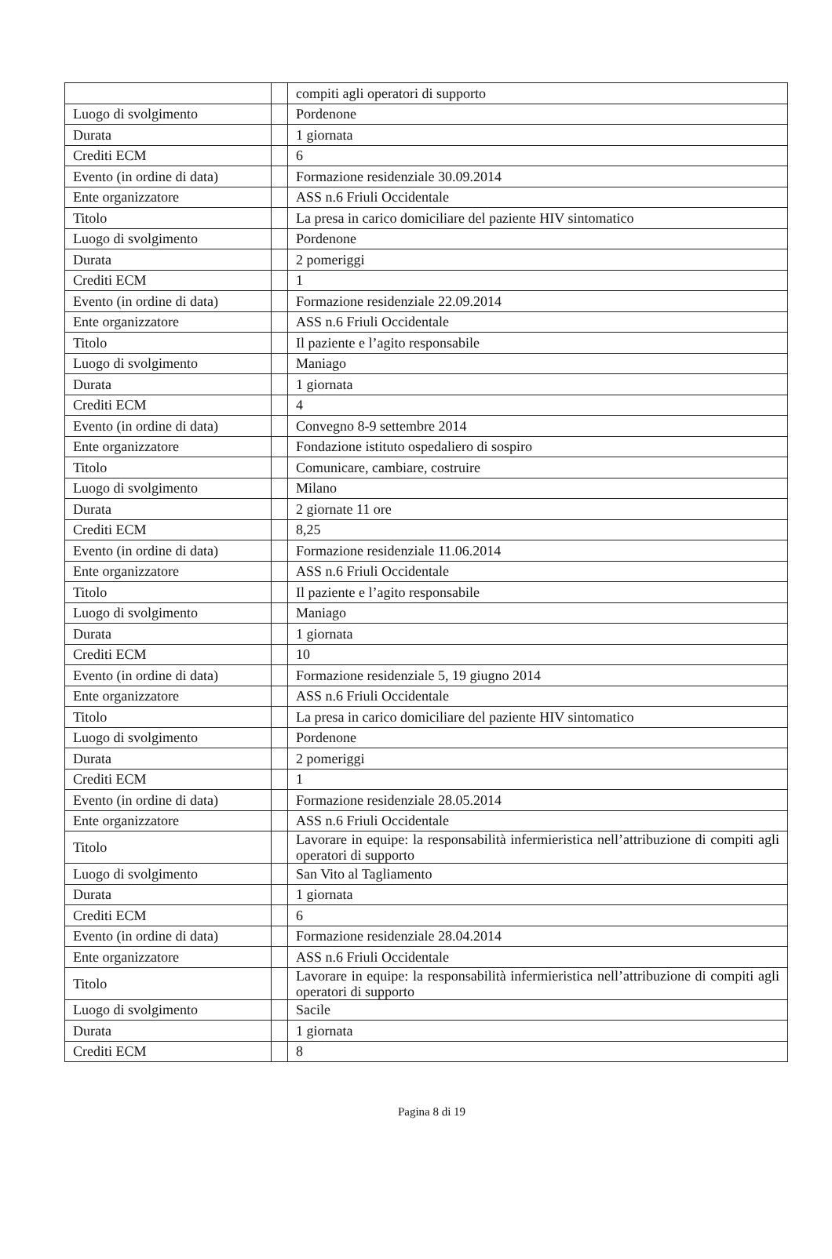| | | compiti agli operatori di supporto |
| Luogo di svolgimento | | Pordenone |
| Durata | | 1 giornata |
| Crediti ECM | | 6 |
| Evento (in ordine di data) | | Formazione residenziale 30.09.2014 |
| Ente organizzatore | | ASS n.6 Friuli Occidentale |
| Titolo | | La presa in carico domiciliare del paziente HIV sintomatico |
| Luogo di svolgimento | | Pordenone |
| Durata | | 2 pomeriggi |
| Crediti ECM | | 1 |
| Evento (in ordine di data) | | Formazione residenziale 22.09.2014 |
| Ente organizzatore | | ASS n.6 Friuli Occidentale |
| Titolo | | Il paziente e l’agito responsabile |
| Luogo di svolgimento | | Maniago |
| Durata | | 1 giornata |
| Crediti ECM | | 4 |
| Evento (in ordine di data) | | Convegno 8-9 settembre 2014 |
| Ente organizzatore | | Fondazione istituto ospedaliero di sospiro |
| Titolo | | Comunicare, cambiare, costruire |
| Luogo di svolgimento | | Milano |
| Durata | | 2 giornate 11 ore |
| Crediti ECM | | 8,25 |
| Evento (in ordine di data) | | Formazione residenziale 11.06.2014 |
| Ente organizzatore | | ASS n.6 Friuli Occidentale |
| Titolo | | Il paziente e l’agito responsabile |
| Luogo di svolgimento | | Maniago |
| Durata | | 1 giornata |
| Crediti ECM | | 10 |
| Evento (in ordine di data) | | Formazione residenziale 5, 19 giugno 2014 |
| Ente organizzatore | | ASS n.6 Friuli Occidentale |
| Titolo | | La presa in carico domiciliare del paziente HIV sintomatico |
| Luogo di svolgimento | | Pordenone |
| Durata | | 2 pomeriggi |
| Crediti ECM | | 1 |
| Evento (in ordine di data) | | Formazione residenziale 28.05.2014 |
| Ente organizzatore | | ASS n.6 Friuli Occidentale |
| Titolo | | Lavorare in equipe: la responsabilità infermieristica nell’attribuzione di compiti agli operatori di supporto |
| Luogo di svolgimento | | San Vito al Tagliamento |
| Durata | | 1 giornata |
| Crediti ECM | | 6 |
| Evento (in ordine di data) | | Formazione residenziale 28.04.2014 |
| Ente organizzatore | | ASS n.6 Friuli Occidentale |
| Titolo | | Lavorare in equipe: la responsabilità infermieristica nell’attribuzione di compiti agli operatori di supporto |
| Luogo di svolgimento | | Sacile |
| Durata | | 1 giornata |
| Crediti ECM | | 8 |
Pagina 8 di 19